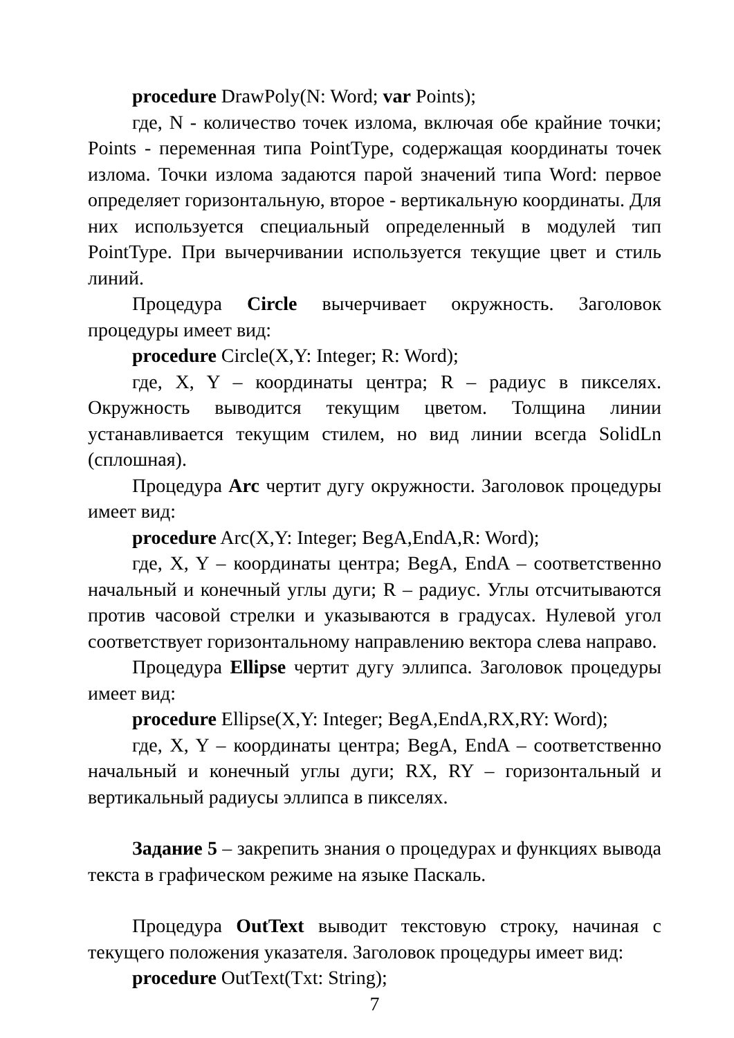procedure DrawPoly(N: Word; var Points);
где, N - количество точек излома, включая обе крайние точки; Points - переменная типа PointType, содержащая координаты точек излома. Точки излома задаются парой значений типа Word: первое определяет горизонтальную, второе - вертикальную координаты. Для них используется специальный определенный в модулей тип PointType. При вычерчивании используется текущие цвет и стиль линий.
Процедура Circle вычерчивает окружность. Заголовок процедуры имеет вид:
procedure Circle(X,Y: Integer; R: Word);
где, X, Y – координаты центра; R – радиус в пикселях. Окружность выводится текущим цветом. Толщина линии устанавливается текущим стилем, но вид линии всегда SolidLn (сплошная).
Процедура Arc чертит дугу окружности. Заголовок процедуры имеет вид:
procedure Arc(X,Y: Integer; BegA,EndA,R: Word);
где, X, Y – координаты центра; BegA, EndA – соответственно начальный и конечный углы дуги; R – радиус. Углы отсчитываются против часовой стрелки и указываются в градусах. Нулевой угол соответствует горизонтальному направлению вектора слева направо.
Процедура Ellipse чертит дугу эллипса. Заголовок процедуры имеет вид:
procedure Ellipse(X,Y: Integer; BegA,EndA,RX,RY: Word);
где, X, Y – координаты центра; BegA, EndA – соответственно начальный и конечный углы дуги; RX, RY – горизонтальный и вертикальный радиусы эллипса в пикселях.
Задание 5 – закрепить знания о процедурах и функциях вывода текста в графическом режиме на языке Паскаль.
Процедура OutText выводит текстовую строку, начиная с текущего положения указателя. Заголовок процедуры имеет вид:
procedure OutText(Txt: String);
7